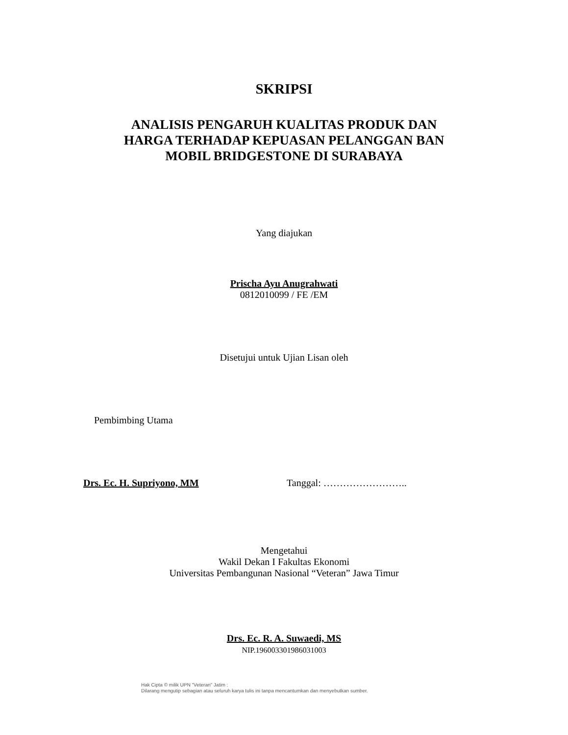SKRIPSI
ANALISIS PENGARUH KUALITAS PRODUK DAN
HARGA TERHADAP KEPUASAN PELANGGAN BAN
MOBIL BRIDGESTONE DI SURABAYA
Yang diajukan
Prischa Ayu Anugrahwati
0812010099 / FE /EM
Disetujui untuk Ujian Lisan oleh
Pembimbing Utama
Drs. Ec. H. Supriyono, MM Tanggal: ……………………..
Mengetahui
Wakil Dekan I Fakultas Ekonomi
Universitas Pembangunan Nasional “Veteran” Jawa Timur
Drs. Ec. R. A. Suwaedi, MS
NIP.196003301986031003
Hak Cipta © milik UPN "Veteran" Jatim :
Dilarang mengutip sebagian atau seluruh karya tulis ini tanpa mencantumkan dan menyebutkan sumber.